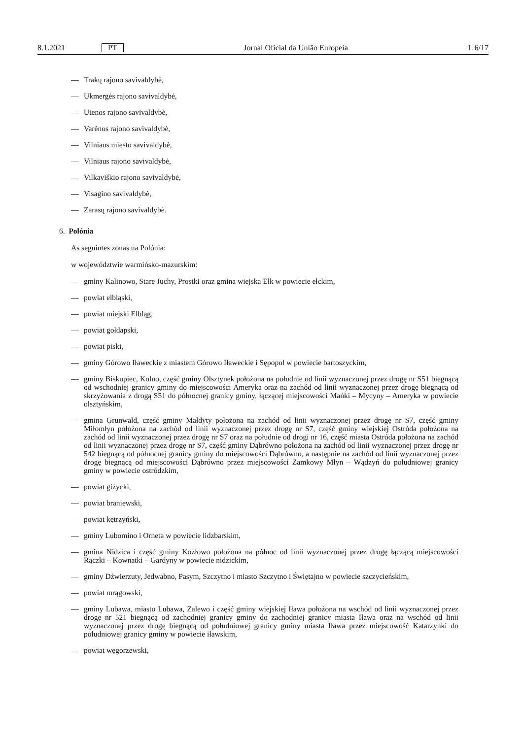8.1.2021 PT Jornal Oficial da União Europeia L 6/17
— Trakų rajono savivaldybė,
— Ukmergės rajono savivaldybė,
— Utenos rajono savivaldybė,
— Varėnos rajono savivaldybė,
— Vilniaus miesto savivaldybė,
— Vilniaus rajono savivaldybė,
— Vilkaviškio rajono savivaldybė,
— Visagino savivaldybė,
— Zarasų rajono savivaldybė.
6. Polónia
As seguintes zonas na Polónia:
w województwie warmińsko-mazurskim:
— gminy Kalinowo, Stare Juchy, Prostki oraz gmina wiejska Ełk w powiecie ełckim,
— powiat elbląski,
— powiat miejski Elbląg,
— powiat gołdapski,
— powiat piski,
— gminy Górowo Iławeckie z miastem Górowo Iławeckie i Sępopol w powiecie bartoszyckim,
— gminy Biskupiec, Kolno, część gminy Olsztynek położona na południe od linii wyznaczonej przez drogę nr S51 biegnącą od wschodniej granicy gminy do miejscowości Ameryka oraz na zachód od linii wyznaczonej przez drogę biegnącą od skrzyżowania z drogą S51 do północnej granicy gminy, łączącej miejscowości Mańki – Mycyny – Ameryka w powiecie olsztyńskim,
— gmina Grunwald, część gminy Małdyty położona na zachód od linii wyznaczonej przez drogę nr S7, część gminy Miłomłyn położona na zachód od linii wyznaczonej przez drogę nr S7, część gminy wiejskiej Ostróda położona na zachód od linii wyznaczonej przez drogę nr S7 oraz na południe od drogi nr 16, część miasta Ostróda położona na zachód od linii wyznaczonej przez drogę nr S7, część gminy Dąbrówno położona na zachód od linii wyznaczonej przez drogę nr 542 biegnącą od północnej granicy gminy do miejscowości Dąbrówno, a następnie na zachód od linii wyznaczonej przez drogę biegnącą od miejscowości Dąbrówno przez miejscowości Zamkowy Młyn – Wądzyń do południowej granicy gminy w powiecie ostródzkim,
— powiat giżycki,
— powiat braniewski,
— powiat kętrzyński,
— gminy Lubomino i Orneta w powiecie lidzbarskim,
— gmina Nidzica i część gminy Kozłowo położona na północ od linii wyznaczonej przez drogę łączącą miejscowości Rączki – Kownatki – Gardyny w powiecie nidzickim,
— gminy Dźwierzuty, Jedwabno, Pasym, Szczytno i miasto Szczytno i Świętajno w powiecie szczycieńskim,
— powiat mrągowski,
— gminy Lubawa, miasto Lubawa, Zalewo i część gminy wiejskiej Iława położona na wschód od linii wyznaczonej przez drogę nr 521 biegnącą od zachodniej granicy gminy do zachodniej granicy miasta Iława oraz na wschód od linii wyznaczonej przez drogę biegnącą od południowej granicy gminy miasta Iława przez miejscowość Katarzynki do południowej granicy gminy w powiecie iławskim,
— powiat węgorzewski,